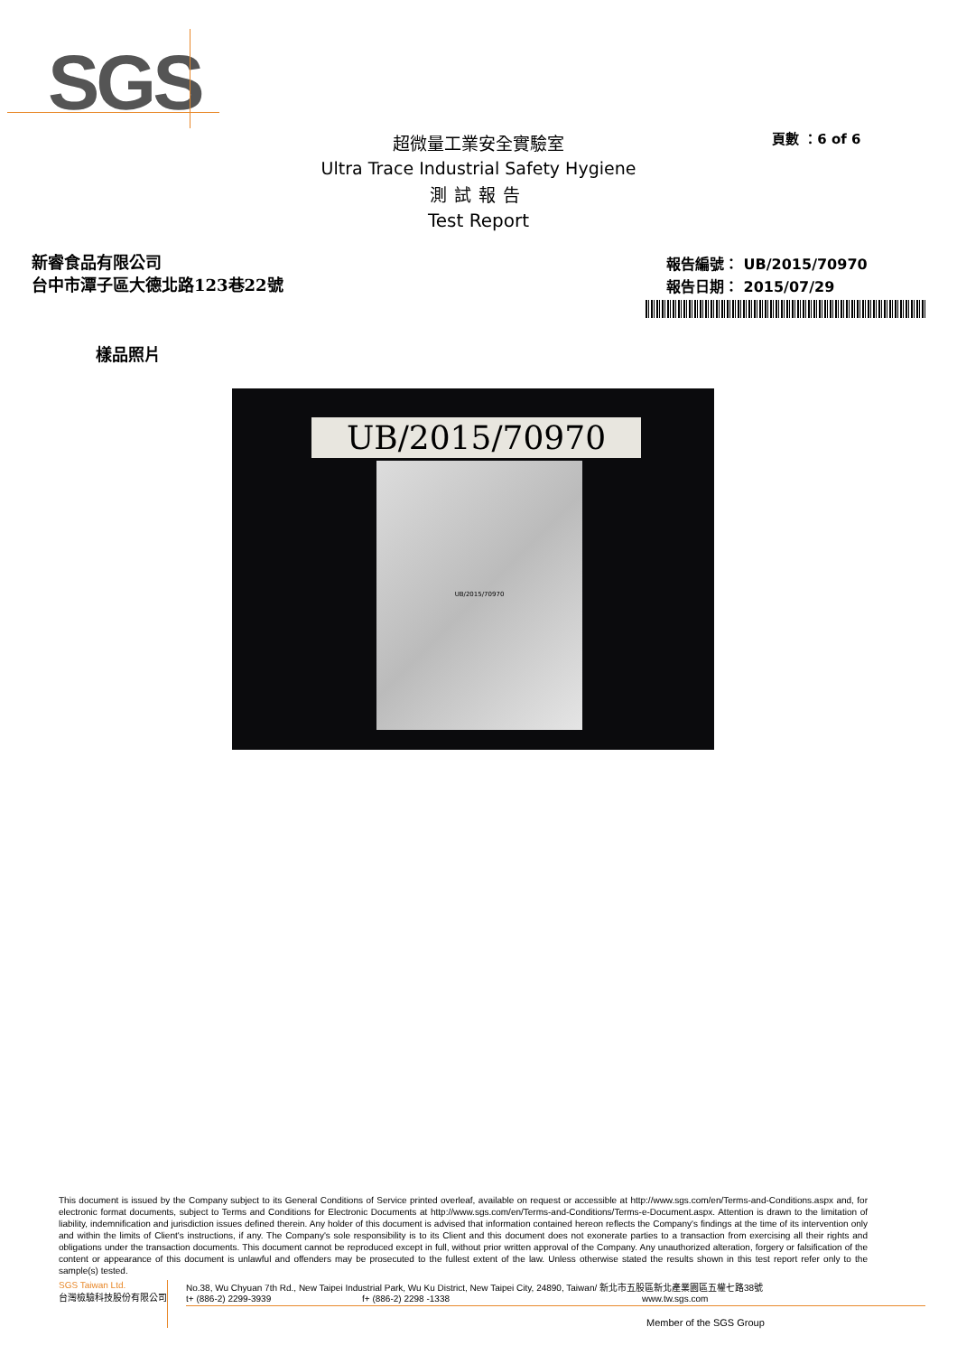SGS
頁數 ：6 of 6
超微量工業安全實驗室
Ultra Trace Industrial Safety Hygiene
測試報告
Test Report
新睿食品有限公司
台中市潭子區大德北路123巷22號
報告編號： UB/2015/70970
報告日期： 2015/07/29
樣品照片
UB/2015/70970
UB/2015/70970
This document is issued by the Company subject to its General Conditions of Service printed overleaf, available on request or accessible at http://www.sgs.com/en/Terms-and-Conditions.aspx and, for electronic format documents, subject to Terms and Conditions for Electronic Documents at http://www.sgs.com/en/Terms-and-Conditions/Terms-e-Document.aspx. Attention is drawn to the limitation of liability, indemnification and jurisdiction issues defined therein. Any holder of this document is advised that information contained hereon reflects the Company's findings at the time of its intervention only and within the limits of Client's instructions, if any. The Company's sole responsibility is to its Client and this document does not exonerate parties to a transaction from exercising all their rights and obligations under the transaction documents. This document cannot be reproduced except in full, without prior written approval of the Company. Any unauthorized alteration, forgery or falsification of the content or appearance of this document is unlawful and offenders may be prosecuted to the fullest extent of the law. Unless otherwise stated the results shown in this test report refer only to the sample(s) tested.
SGS Taiwan Ltd.
台灣檢驗科技股份有限公司
No.38, Wu Chyuan 7th Rd., New Taipei Industrial Park, Wu Ku District, New Taipei City, 24890, Taiwan/ 新北市五股區新北產業園區五權七路38號
t+ (886-2) 2299-3939 f+ (886-2) 2298 -1338 www.tw.sgs.com
Member of the SGS Group